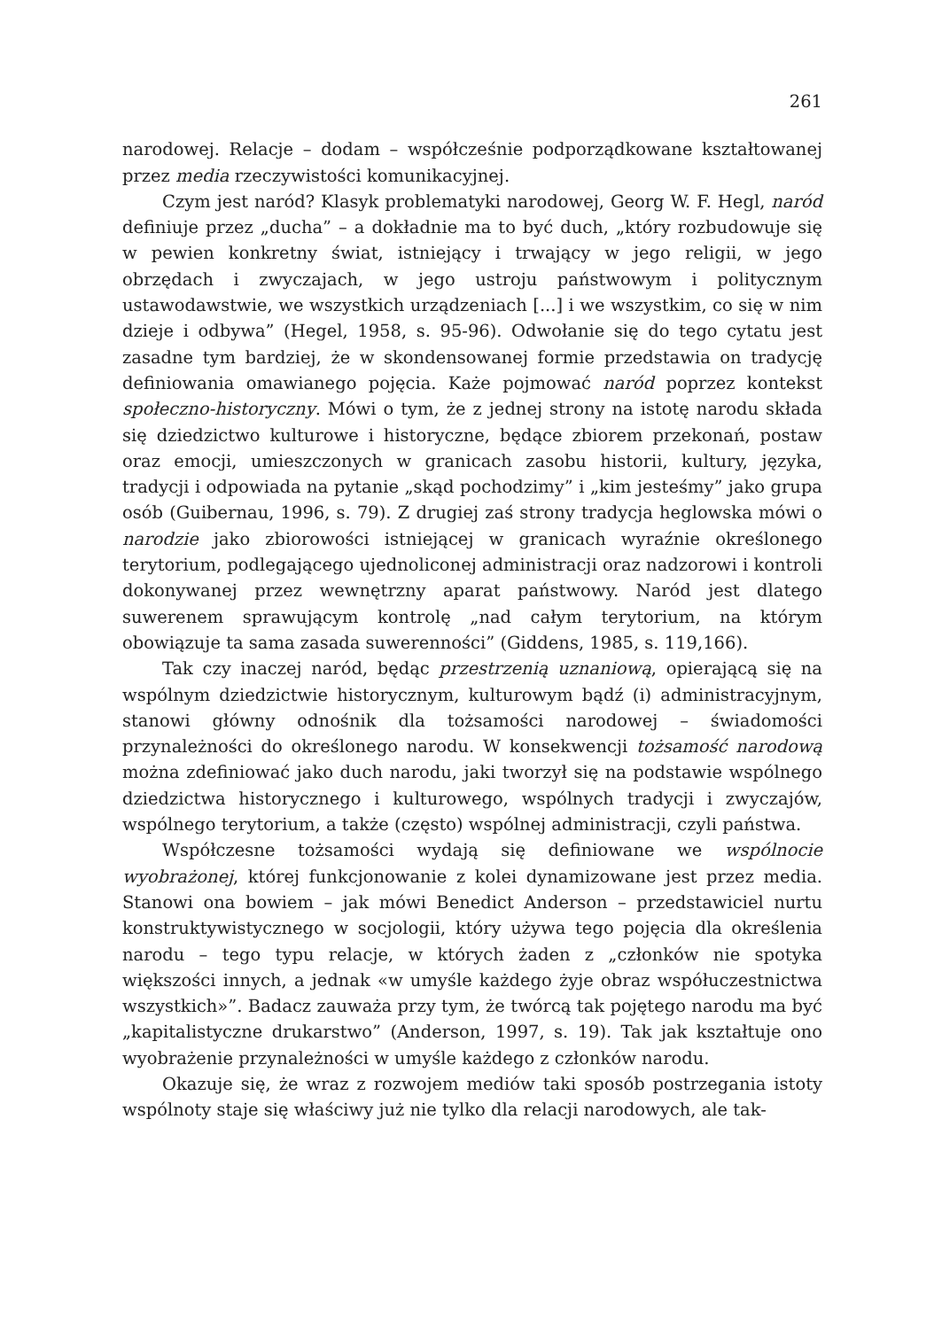261
narodowej. Relacje – dodam – współcześnie podporządkowane kształtowanej przez media rzeczywistości komunikacyjnej.
Czym jest naród? Klasyk problematyki narodowej, Georg W. F. Hegl, naród definiuje przez „ducha” – a dokładnie ma to być duch, „który rozbudowuje się w pewien konkretny świat, istniejący i trwający w jego religii, w jego obrzędach i zwyczajach, w jego ustroju państwowym i politycznym ustawodawstwie, we wszystkich urządzeniach [...] i we wszystkim, co się w nim dzieje i odbywa” (Hegel, 1958, s. 95-96). Odwołanie się do tego cytatu jest zasadne tym bardziej, że w skondensowanej formie przedstawia on tradycję definiowania omawianego pojęcia. Każe pojmować naród poprzez kontekst społeczno-historyczny. Mówi o tym, że z jednej strony na istotę narodu składa się dziedzictwo kulturowe i historyczne, będące zbiorem przekonań, postaw oraz emocji, umieszczonych w granicach zasobu historii, kultury, języka, tradycji i odpowiada na pytanie „skąd pochodzimy” i „kim jesteśmy” jako grupa osób (Guibernau, 1996, s. 79). Z drugiej zaś strony tradycja heglowska mówi o narodzie jako zbiorowości istniejącej w granicach wyraźnie określonego terytorium, podlegającego ujednoliconej administracji oraz nadzorowi i kontroli dokonywanej przez wewnętrzny aparat państwowy. Naród jest dlatego suwerenem sprawującym kontrolę „nad całym terytorium, na którym obowiązuje ta sama zasada suwerenności” (Giddens, 1985, s. 119,166).
Tak czy inaczej naród, będąc przestrzenią uznaniową, opierającą się na wspólnym dziedzictwie historycznym, kulturowym bądź (i) administracyjnym, stanowi główny odnośnik dla tożsamości narodowej – świadomości przynależności do określonego narodu. W konsekwencji tożsamość narodową można zdefiniować jako duch narodu, jaki tworzył się na podstawie wspólnego dziedzictwa historycznego i kulturowego, wspólnych tradycji i zwyczajów, wspólnego terytorium, a także (często) wspólnej administracji, czyli państwa.
Współczesne tożsamości wydają się definiowane we wspólnocie wyobrażonej, której funkcjonowanie z kolei dynamizowane jest przez media. Stanowi ona bowiem – jak mówi Benedict Anderson – przedstawiciel nurtu konstruktywistycznego w socjologii, który używa tego pojęcia dla określenia narodu – tego typu relacje, w których żaden z „członków nie spotyka większości innych, a jednak «w umyśle każdego żyje obraz współuczestnictwa wszystkich»”. Badacz zauważa przy tym, że twórcą tak pojętego narodu ma być „kapitalistyczne drukarstwo” (Anderson, 1997, s. 19). Tak jak kształtuje ono wyobrażenie przynależności w umyśle każdego z członków narodu.
Okazuje się, że wraz z rozwojem mediów taki sposób postrzegania istoty wspólnoty staje się właściwy już nie tylko dla relacji narodowych, ale tak-